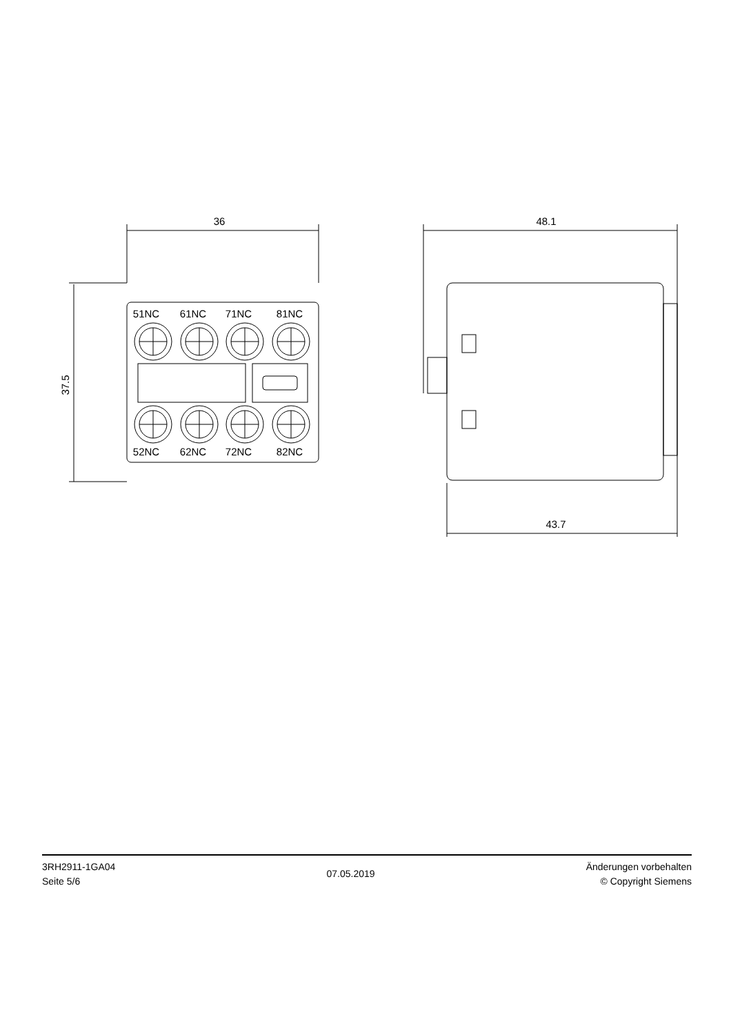36
48.1
43.7
37.5
51NC
61NC
71NC
81NC
52NC
62NC
72NC
82NC
3RH2911-1GA04
Seite 5/6
07.05.2019
Änderungen vorbehalten
© Copyright Siemens